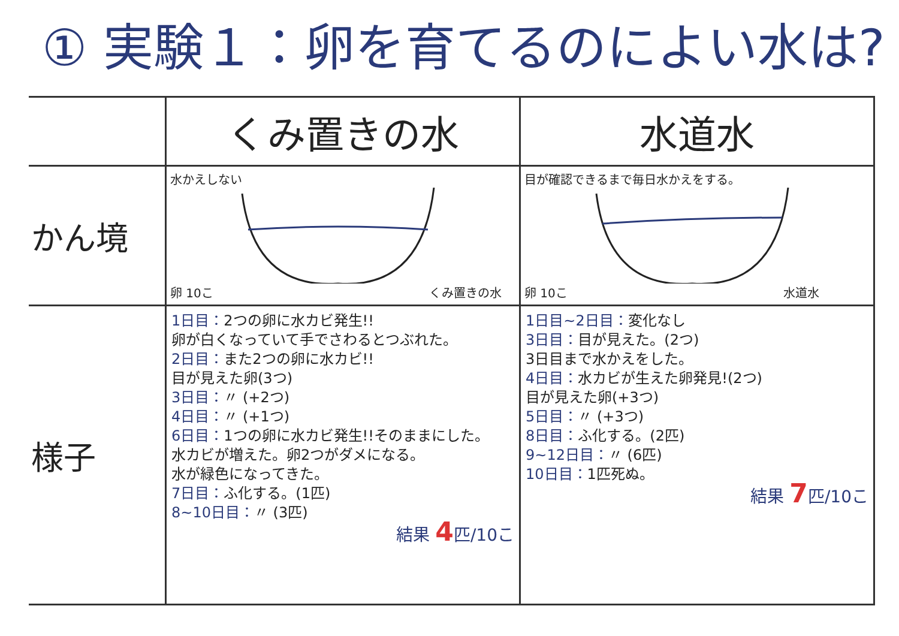① 実験１：卵を育てるのによい水は?
| | くみ置きの水 | 水道水 |
| かん境 | 水かえしない 卵 10こ くみ置きの水 | 目が確認できるまで毎日水かえをする。 卵 10こ 水道水 |
| 様子 | 1日目： 2つの卵に水カビ発生!! 卵が白くなっていて手でさわるとつぶれた。 2日目： また2つの卵に水カビ!! 目が見えた卵(3つ) 3日目： 〃 (+2つ) 4日目： 〃 (+1つ) 6日目： 1つの卵に水カビ発生!!そのままにした。 水カビが増えた。卵2つがダメになる。 水が緑色になってきた。 7日目： ふ化する。(1匹) 8~10日目： 〃 (3匹) 結果 4 匹/10こ | 1日目~2日目： 変化なし 3日目： 目が見えた。(2つ) 3日目まで水かえをした。 4日目： 水カビが生えた卵発見!(2つ) 目が見えた卵(+3つ) 5日目： 〃 (+3つ) 8日目： ふ化する。(2匹) 9~12日目： 〃 (6匹) 10日目： 1匹死ぬ。 結果 7 匹/10こ |